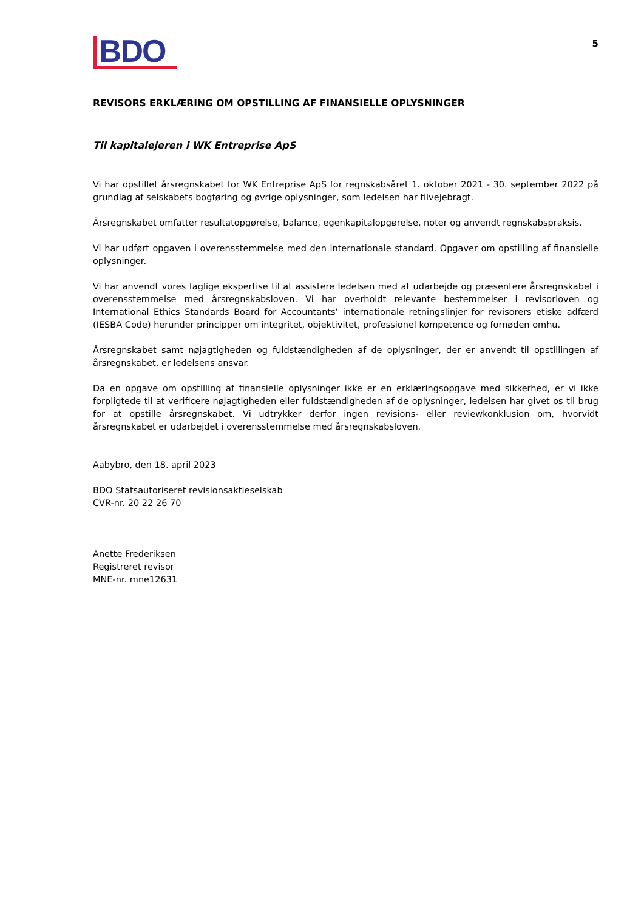BDO
5
REVISORS ERKLÆRING OM OPSTILLING AF FINANSIELLE OPLYSNINGER
Til kapitalejeren i WK Entreprise ApS
Vi har opstillet årsregnskabet for WK Entreprise ApS for regnskabsåret 1. oktober 2021 - 30. september 2022 på grundlag af selskabets bogføring og øvrige oplysninger, som ledelsen har tilvejebragt.
Årsregnskabet omfatter resultatopgørelse, balance, egenkapitalopgørelse, noter og anvendt regnskabspraksis.
Vi har udført opgaven i overensstemmelse med den internationale standard, Opgaver om opstilling af finansielle oplysninger.
Vi har anvendt vores faglige ekspertise til at assistere ledelsen med at udarbejde og præsentere årsregnskabet i overensstemmelse med årsregnskabsloven. Vi har overholdt relevante bestemmelser i revisorloven og International Ethics Standards Board for Accountants’ internationale retningslinjer for revisorers etiske adfærd (IESBA Code) herunder principper om integritet, objektivitet, professionel kompetence og fornøden omhu.
Årsregnskabet samt nøjagtigheden og fuldstændigheden af de oplysninger, der er anvendt til opstillingen af årsregnskabet, er ledelsens ansvar.
Da en opgave om opstilling af finansielle oplysninger ikke er en erklæringsopgave med sikkerhed, er vi ikke forpligtede til at verificere nøjagtigheden eller fuldstændigheden af de oplysninger, ledelsen har givet os til brug for at opstille årsregnskabet. Vi udtrykker derfor ingen revisions- eller reviewkonklusion om, hvorvidt årsregnskabet er udarbejdet i overensstemmelse med årsregnskabsloven.
Aabybro, den 18. april 2023
BDO Statsautoriseret revisionsaktieselskab
CVR-nr. 20 22 26 70
Anette Frederiksen
Registreret revisor
MNE-nr. mne12631